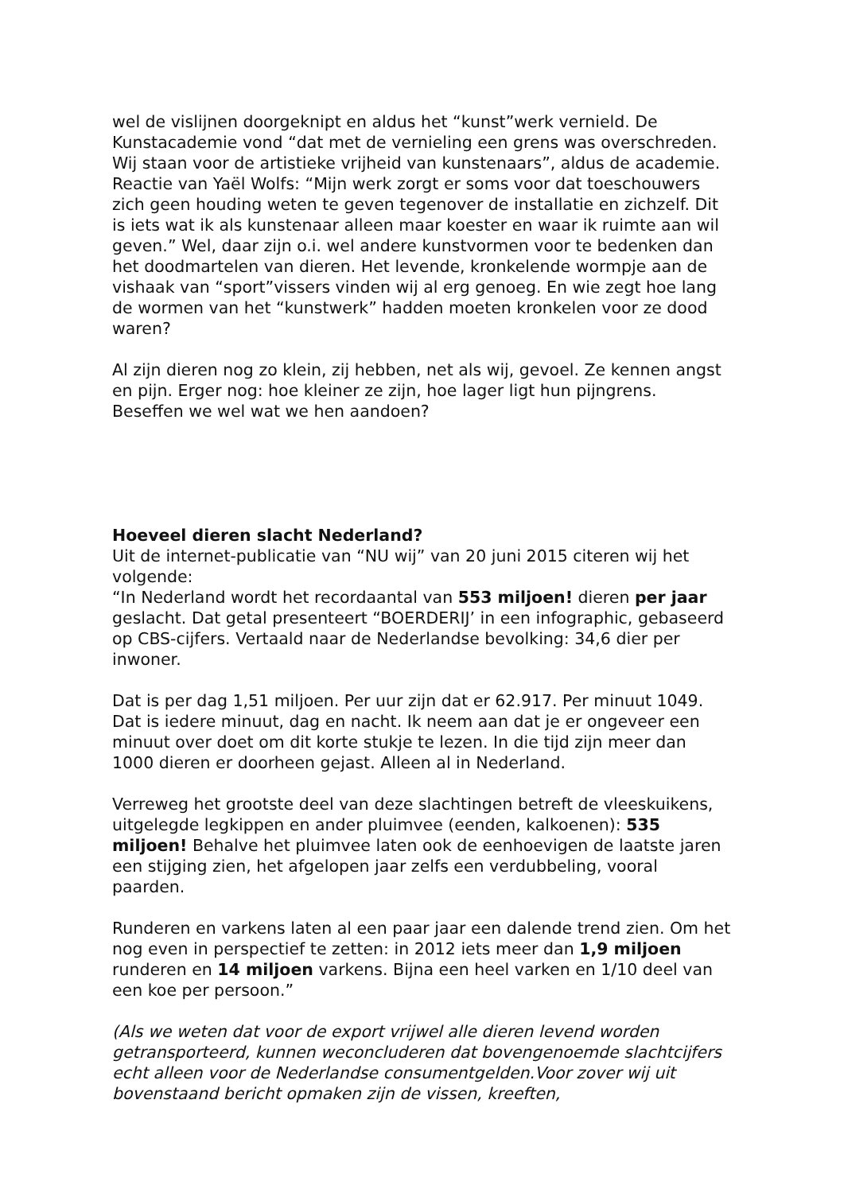wel de vislijnen doorgeknipt en aldus het “kunst”werk vernield. De Kunstacademie vond “dat met de vernieling een grens was overschreden. Wij staan voor de artistieke vrijheid van kunstenaars”, aldus de academie. Reactie van Yaël Wolfs: “Mijn werk zorgt er soms voor dat toeschouwers zich geen houding weten te geven tegenover de installatie en zichzelf. Dit is iets wat ik als kunstenaar alleen maar koester en waar ik ruimte aan wil geven.” Wel, daar zijn o.i. wel andere kunstvormen voor te bedenken dan het doodmartelen van dieren. Het levende, kronkelende wormpje aan de vishaak van “sport”vissers vinden wij al erg genoeg. En wie zegt hoe lang de wormen van het “kunstwerk” hadden moeten kronkelen voor ze dood waren?
Al zijn dieren nog zo klein, zij hebben, net als wij, gevoel. Ze kennen angst en pijn. Erger nog: hoe kleiner ze zijn, hoe lager ligt hun pijngrens. Beseffen we wel wat we hen aandoen?
Hoeveel dieren slacht Nederland?
Uit de internet-publicatie van “NU wij” van 20 juni 2015 citeren wij het volgende:
“In Nederland wordt het recordaantal van 553 miljoen! dieren per jaar geslacht. Dat getal presenteert “BOERDERIJ’ in een infographic, gebaseerd op CBS-cijfers. Vertaald naar de Nederlandse bevolking: 34,6 dier per inwoner.
Dat is per dag 1,51 miljoen. Per uur zijn dat er 62.917. Per minuut 1049. Dat is iedere minuut, dag en nacht. Ik neem aan dat je er ongeveer een minuut over doet om dit korte stukje te lezen. In die tijd zijn meer dan 1000 dieren er doorheen gejast. Alleen al in Nederland.
Verreweg het grootste deel van deze slachtingen betreft de vleeskuikens, uitgelegde legkippen en ander pluimvee (eenden, kalkoenen): 535 miljoen! Behalve het pluimvee laten ook de eenhoevigen de laatste jaren een stijging zien, het afgelopen jaar zelfs een verdubbeling, vooral paarden.
Runderen en varkens laten al een paar jaar een dalende trend zien. Om het nog even in perspectief te zetten: in 2012 iets meer dan 1,9 miljoen runderen en 14 miljoen varkens. Bijna een heel varken en 1/10 deel van een koe per persoon.”
(Als we weten dat voor de export vrijwel alle dieren levend worden getransporteerd, kunnen weconcluderen dat bovengenoemde slachtcijfers echt alleen voor de Nederlandse consumentgelden.Voor zover wij uit bovenstaand bericht opmaken zijn de vissen, kreeften,